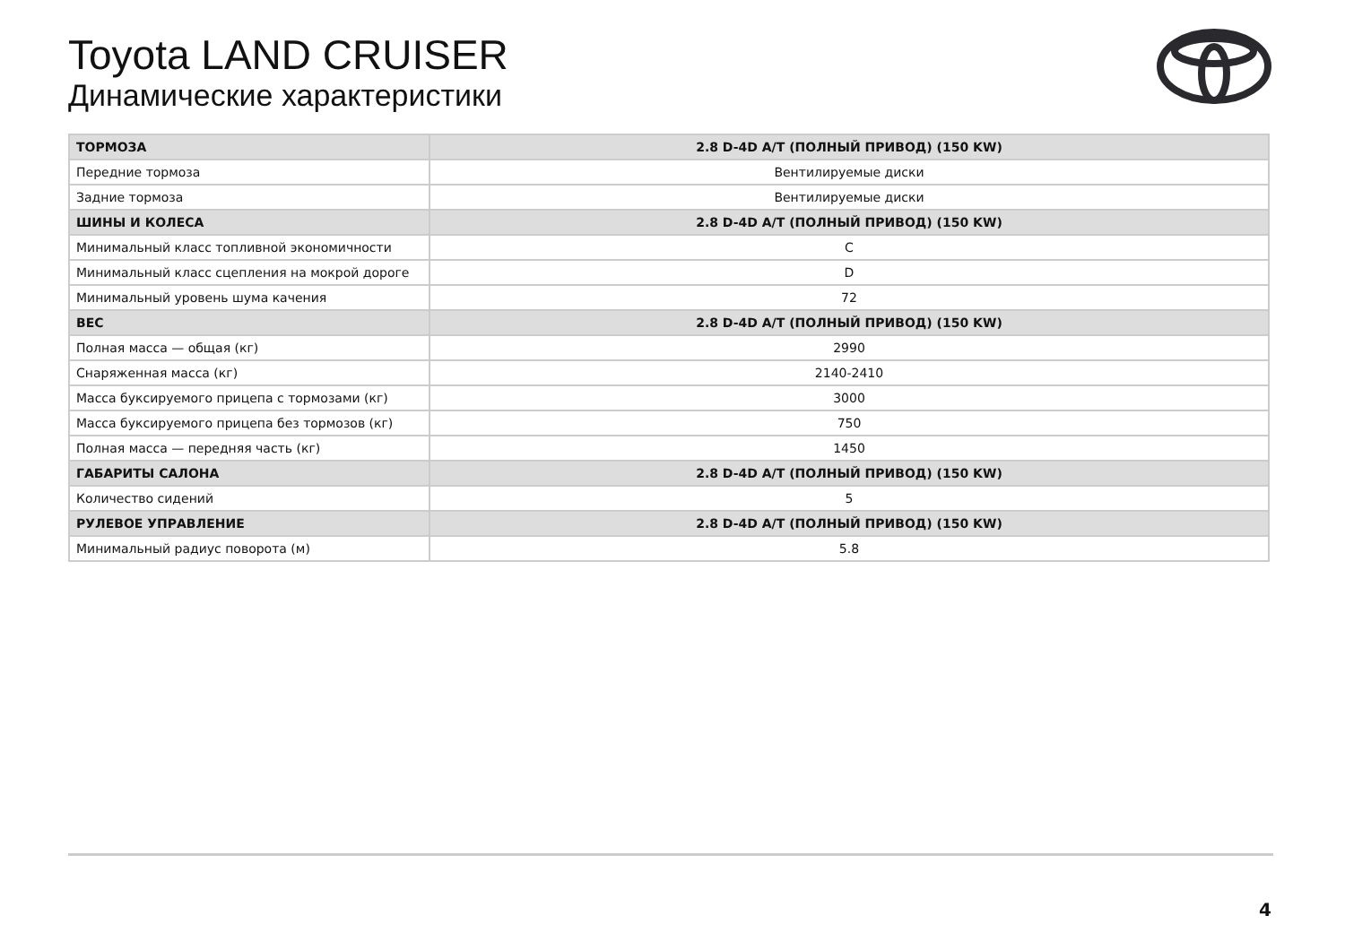Toyota LAND CRUISER
Динамические характеристики
| ТОРМОЗА | 2.8 D-4D A/T (ПОЛНЫЙ ПРИВОД) (150 KW) |
| Передние тормоза | Вентилируемые диски |
| Задние тормоза | Вентилируемые диски |
| ШИНЫ И КОЛЕСА | 2.8 D-4D A/T (ПОЛНЫЙ ПРИВОД) (150 KW) |
| Минимальный класс топливной экономичности | C |
| Минимальный класс сцепления на мокрой дороге | D |
| Минимальный уровень шума качения | 72 |
| ВЕС | 2.8 D-4D A/T (ПОЛНЫЙ ПРИВОД) (150 KW) |
| Полная масса — общая (кг) | 2990 |
| Снаряженная масса (кг) | 2140-2410 |
| Масса буксируемого прицепа с тормозами (кг) | 3000 |
| Масса буксируемого прицепа без тормозов (кг) | 750 |
| Полная масса — передняя часть (кг) | 1450 |
| ГАБАРИТЫ САЛОНА | 2.8 D-4D A/T (ПОЛНЫЙ ПРИВОД) (150 KW) |
| Количество сидений | 5 |
| РУЛЕВОЕ УПРАВЛЕНИЕ | 2.8 D-4D A/T (ПОЛНЫЙ ПРИВОД) (150 KW) |
| Минимальный радиус поворота (м) | 5.8 |
4